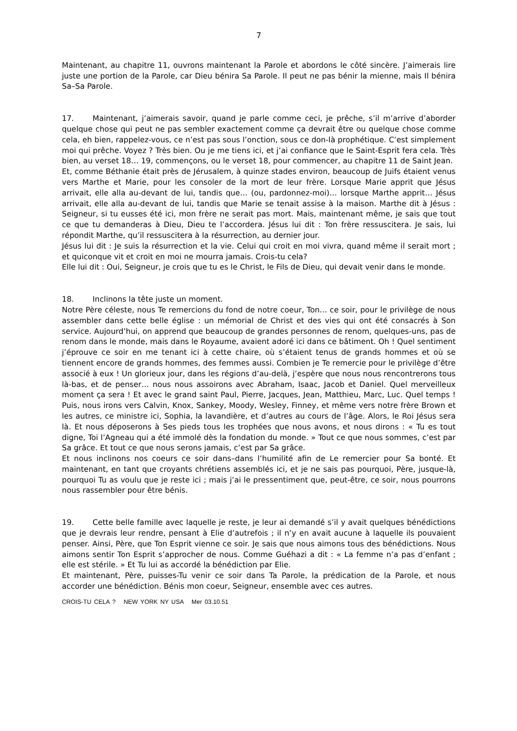7
Maintenant, au chapitre 11, ouvrons maintenant la Parole et abordons le côté sincère. J’aimerais lire juste une portion de la Parole, car Dieu bénira Sa Parole. Il peut ne pas bénir la mienne, mais Il bénira Sa–Sa Parole.
17. Maintenant, j’aimerais savoir, quand je parle comme ceci, je prêche, s’il m’arrive d’aborder quelque chose qui peut ne pas sembler exactement comme ça devrait être ou quelque chose comme cela, eh bien, rappelez-vous, ce n’est pas sous l’onction, sous ce don-là prophétique. C’est simplement moi qui prêche. Voyez ? Très bien. Ou je me tiens ici, et j’ai confiance que le Saint-Esprit fera cela. Très bien, au verset 18… 19, commençons, ou le verset 18, pour commencer, au chapitre 11 de Saint Jean.
Et, comme Béthanie était près de Jérusalem, à quinze stades environ, beaucoup de Juifs étaient venus vers Marthe et Marie, pour les consoler de la mort de leur frère. Lorsque Marie apprit que Jésus arrivait, elle alla au-devant de lui, tandis que… (ou, pardonnez-moi)… lorsque Marthe apprit… Jésus arrivait, elle alla au-devant de lui, tandis que Marie se tenait assise à la maison. Marthe dit à Jésus : Seigneur, si tu eusses été ici, mon frère ne serait pas mort. Mais, maintenant même, je sais que tout ce que tu demanderas à Dieu, Dieu te l’accordera. Jésus lui dit : Ton frère ressuscitera. Je sais, lui répondit Marthe, qu’il ressuscitera à la résurrection, au dernier jour.
Jésus lui dit : Je suis la résurrection et la vie. Celui qui croit en moi vivra, quand même il serait mort ; et quiconque vit et croit en moi ne mourra jamais. Crois-tu cela?
Elle lui dit : Oui, Seigneur, je crois que tu es le Christ, le Fils de Dieu, qui devait venir dans le monde.
18. Inclinons la tête juste un moment.
Notre Père céleste, nous Te remercions du fond de notre coeur, Ton… ce soir, pour le privilège de nous assembler dans cette belle église : un mémorial de Christ et des vies qui ont été consacrés à Son service. Aujourd’hui, on apprend que beaucoup de grandes personnes de renom, quelques-uns, pas de renom dans le monde, mais dans le Royaume, avaient adoré ici dans ce bâtiment. Oh ! Quel sentiment j’éprouve ce soir en me tenant ici à cette chaire, où s’étaient tenus de grands hommes et où se tiennent encore de grands hommes, des femmes aussi. Combien je Te remercie pour le privilège d’être associé à eux ! Un glorieux jour, dans les régions d’au-delà, j’espère que nous nous rencontrerons tous là-bas, et de penser… nous nous assoirons avec Abraham, Isaac, Jacob et Daniel. Quel merveilleux moment ça sera ! Et avec le grand saint Paul, Pierre, Jacques, Jean, Matthieu, Marc, Luc. Quel temps ! Puis, nous irons vers Calvin, Knox, Sankey, Moody, Wesley, Finney, et même vers notre frère Brown et les autres, ce ministre ici, Sophia, la lavandière, et d’autres au cours de l’âge. Alors, le Roi Jésus sera là. Et nous déposerons à Ses pieds tous les trophées que nous avons, et nous dirons : « Tu es tout digne, Toi l’Agneau qui a été immolé dès la fondation du monde. » Tout ce que nous sommes, c’est par Sa grâce. Et tout ce que nous serons jamais, c’est par Sa grâce.
Et nous inclinons nos coeurs ce soir dans–dans l’humilité afin de Le remercier pour Sa bonté. Et maintenant, en tant que croyants chrétiens assemblés ici, et je ne sais pas pourquoi, Père, jusque-là, pourquoi Tu as voulu que je reste ici ; mais j’ai le pressentiment que, peut-être, ce soir, nous pourrons nous rassembler pour être bénis.
19. Cette belle famille avec laquelle je reste, je leur ai demandé s’il y avait quelques bénédictions que je devrais leur rendre, pensant à Elie d’autrefois ; il n’y en avait aucune à laquelle ils pouvaient penser. Ainsi, Père, que Ton Esprit vienne ce soir. Je sais que nous aimons tous des bénédictions. Nous aimons sentir Ton Esprit s’approcher de nous. Comme Guéhazi a dit : « La femme n’a pas d’enfant ; elle est stérile. » Et Tu lui as accordé la bénédiction par Elie.
Et maintenant, Père, puisses-Tu venir ce soir dans Ta Parole, la prédication de la Parole, et nous accorder une bénédiction. Bénis mon coeur, Seigneur, ensemble avec ces autres.
CROIS-TU CELA ? NEW YORK NY USA Mer 03.10.51